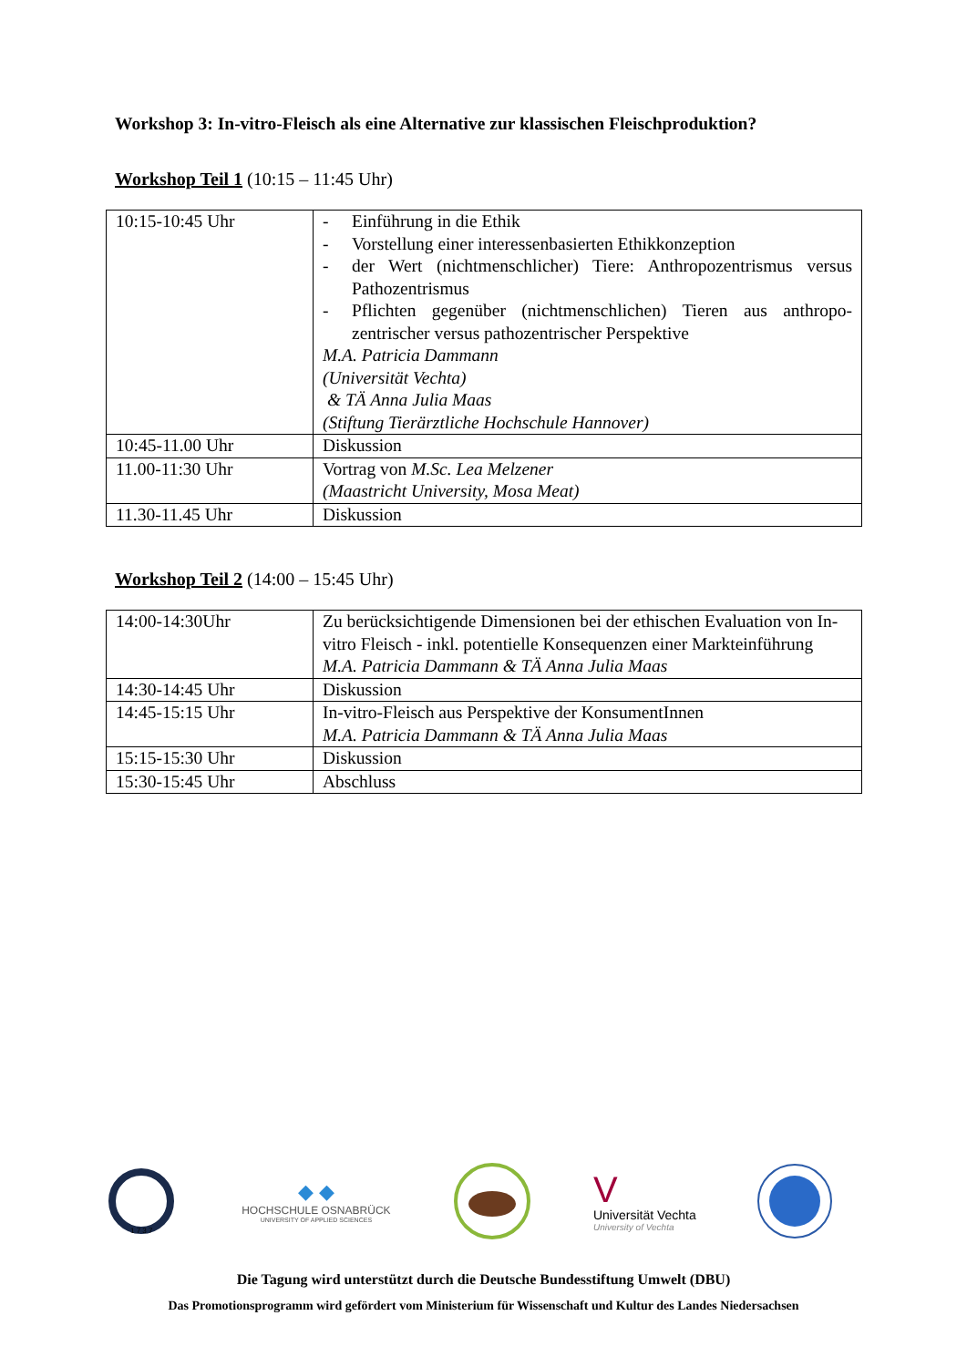Workshop 3: In-vitro-Fleisch als eine Alternative zur klassischen Fleischproduktion?
Workshop Teil 1 (10:15 – 11:45 Uhr)
| 10:15-10:45 Uhr | - Einführung in die Ethik - Vorstellung einer interessenbasierten Ethikkonzeption - der Wert (nichtmenschlicher) Tiere: Anthropozentrismus versus Pathozentrismus - Pflichten gegenüber (nichtmenschlichen) Tieren aus anthropo-zentrischer versus pathozentrischer Perspektive M.A. Patricia Dammann (Universität Vechta) & TÄ Anna Julia Maas (Stiftung Tierärztliche Hochschule Hannover) |
| 10:45-11.00 Uhr | Diskussion |
| 11.00-11:30 Uhr | Vortrag von M.Sc. Lea Melzener (Maastricht University, Mosa Meat) |
| 11.30-11.45 Uhr | Diskussion |
Workshop Teil 2 (14:00 – 15:45 Uhr)
| 14:00-14:30Uhr | Zu berücksichtigende Dimensionen bei der ethischen Evaluation von In-vitro Fleisch - inkl. potentielle Konsequenzen einer Markteinführung M.A. Patricia Dammann & TÄ Anna Julia Maas |
| 14:30-14:45 Uhr | Diskussion |
| 14:45-15:15 Uhr | In-vitro-Fleisch aus Perspektive der KonsumentInnen M.A. Patricia Dammann & TÄ Anna Julia Maas |
| 15:15-15:30 Uhr | Diskussion |
| 15:30-15:45 Uhr | Abschluss |
1 7 3 7
◆ ◆
HOCHSCHULE OSNABRÜCK
UNIVERSITY OF APPLIED SCIENCES
V
Universität Vechta
University of Vechta
Die Tagung wird unterstützt durch die Deutsche Bundesstiftung Umwelt (DBU)
Das Promotionsprogramm wird gefördert vom Ministerium für Wissenschaft und Kultur des Landes Niedersachsen